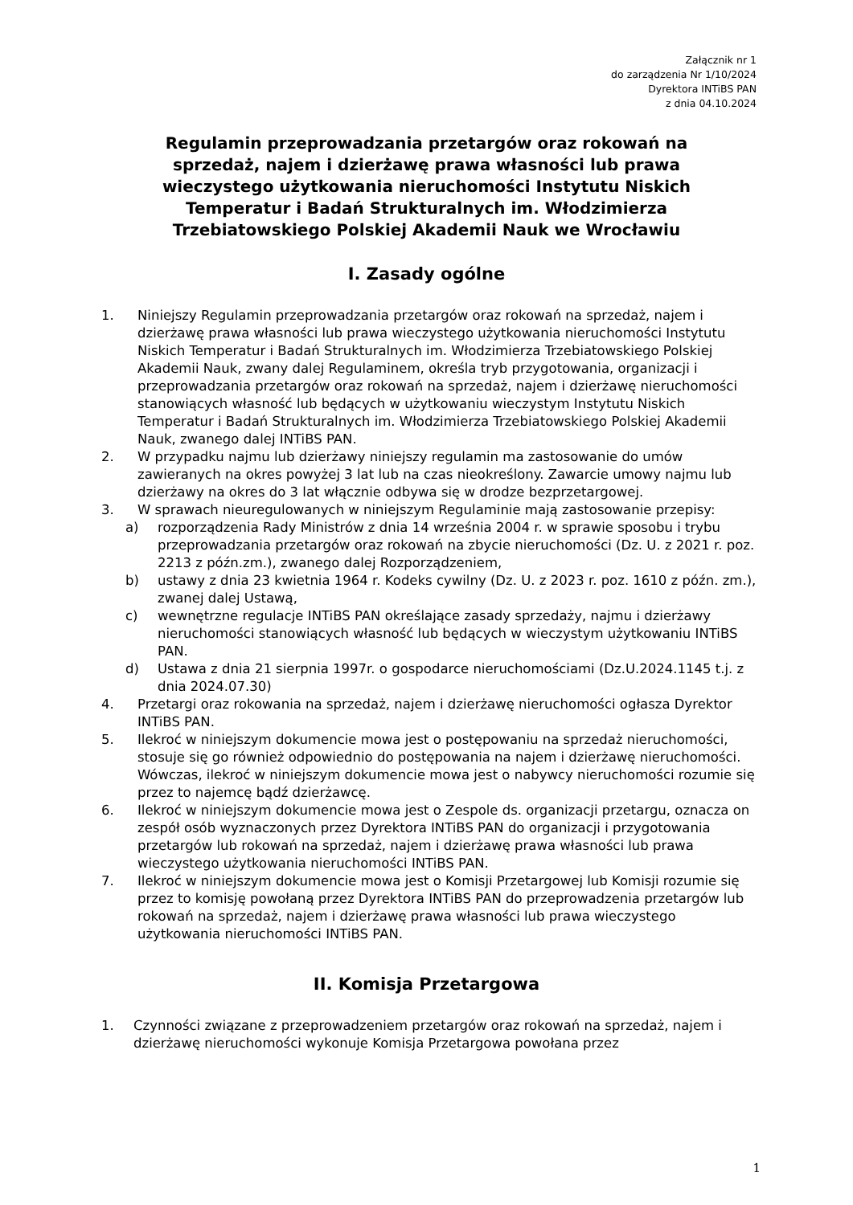Załącznik nr 1
do zarządzenia Nr 1/10/2024
Dyrektora INTiBS PAN
z dnia 04.10.2024
Regulamin przeprowadzania przetargów oraz rokowań na sprzedaż, najem i dzierżawę prawa własności lub prawa wieczystego użytkowania nieruchomości Instytutu Niskich Temperatur i Badań Strukturalnych im. Włodzimierza Trzebiatowskiego Polskiej Akademii Nauk we Wrocławiu
I. Zasady ogólne
1. Niniejszy Regulamin przeprowadzania przetargów oraz rokowań na sprzedaż, najem i dzierżawę prawa własności lub prawa wieczystego użytkowania nieruchomości Instytutu Niskich Temperatur i Badań Strukturalnych im. Włodzimierza Trzebiatowskiego Polskiej Akademii Nauk, zwany dalej Regulaminem, określa tryb przygotowania, organizacji i przeprowadzania przetargów oraz rokowań na sprzedaż, najem i dzierżawę nieruchomości stanowiących własność lub będących w użytkowaniu wieczystym Instytutu Niskich Temperatur i Badań Strukturalnych im. Włodzimierza Trzebiatowskiego Polskiej Akademii Nauk, zwanego dalej INTiBS PAN.
2. W przypadku najmu lub dzierżawy niniejszy regulamin ma zastosowanie do umów zawieranych na okres powyżej 3 lat lub na czas nieokreślony. Zawarcie umowy najmu lub dzierżawy na okres do 3 lat włącznie odbywa się w drodze bezprzetargowej.
3. W sprawach nieuregulowanych w niniejszym Regulaminie mają zastosowanie przepisy:
a) rozporządzenia Rady Ministrów z dnia 14 września 2004 r. w sprawie sposobu i trybu przeprowadzania przetargów oraz rokowań na zbycie nieruchomości (Dz. U. z 2021 r. poz. 2213 z późn.zm.), zwanego dalej Rozporządzeniem,
b) ustawy z dnia 23 kwietnia 1964 r. Kodeks cywilny (Dz. U. z 2023 r. poz. 1610 z późn. zm.), zwanej dalej Ustawą,
c) wewnętrzne regulacje INTiBS PAN określające zasady sprzedaży, najmu i dzierżawy nieruchomości stanowiących własność lub będących w wieczystym użytkowaniu INTiBS PAN.
d) Ustawa z dnia 21 sierpnia 1997r. o gospodarce nieruchomościami (Dz.U.2024.1145 t.j. z dnia 2024.07.30)
4. Przetargi oraz rokowania na sprzedaż, najem i dzierżawę nieruchomości ogłasza Dyrektor INTiBS PAN.
5. Ilekroć w niniejszym dokumencie mowa jest o postępowaniu na sprzedaż nieruchomości, stosuje się go również odpowiednio do postępowania na najem i dzierżawę nieruchomości. Wówczas, ilekroć w niniejszym dokumencie mowa jest o nabywcy nieruchomości rozumie się przez to najemcę bądź dzierżawcę.
6. Ilekroć w niniejszym dokumencie mowa jest o Zespole ds. organizacji przetargu, oznacza on zespół osób wyznaczonych przez Dyrektora INTiBS PAN do organizacji i przygotowania przetargów lub rokowań na sprzedaż, najem i dzierżawę prawa własności lub prawa wieczystego użytkowania nieruchomości INTiBS PAN.
7. Ilekroć w niniejszym dokumencie mowa jest o Komisji Przetargowej lub Komisji rozumie się przez to komisję powołaną przez Dyrektora INTiBS PAN do przeprowadzenia przetargów lub rokowań na sprzedaż, najem i dzierżawę prawa własności lub prawa wieczystego użytkowania nieruchomości INTiBS PAN.
II. Komisja Przetargowa
1. Czynności związane z przeprowadzeniem przetargów oraz rokowań na sprzedaż, najem i dzierżawę nieruchomości wykonuje Komisja Przetargowa powołana przez
1